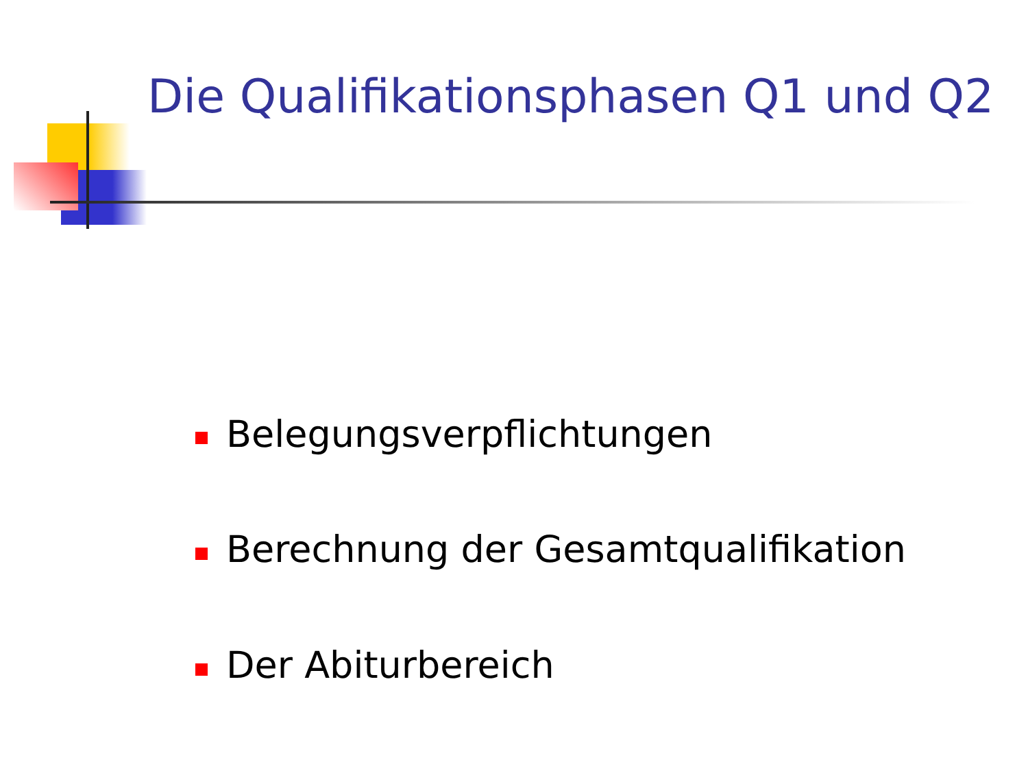Die Qualifikationsphasen Q1 und Q2
Belegungsverpflichtungen
Berechnung der Gesamtqualifikation
Der Abiturbereich